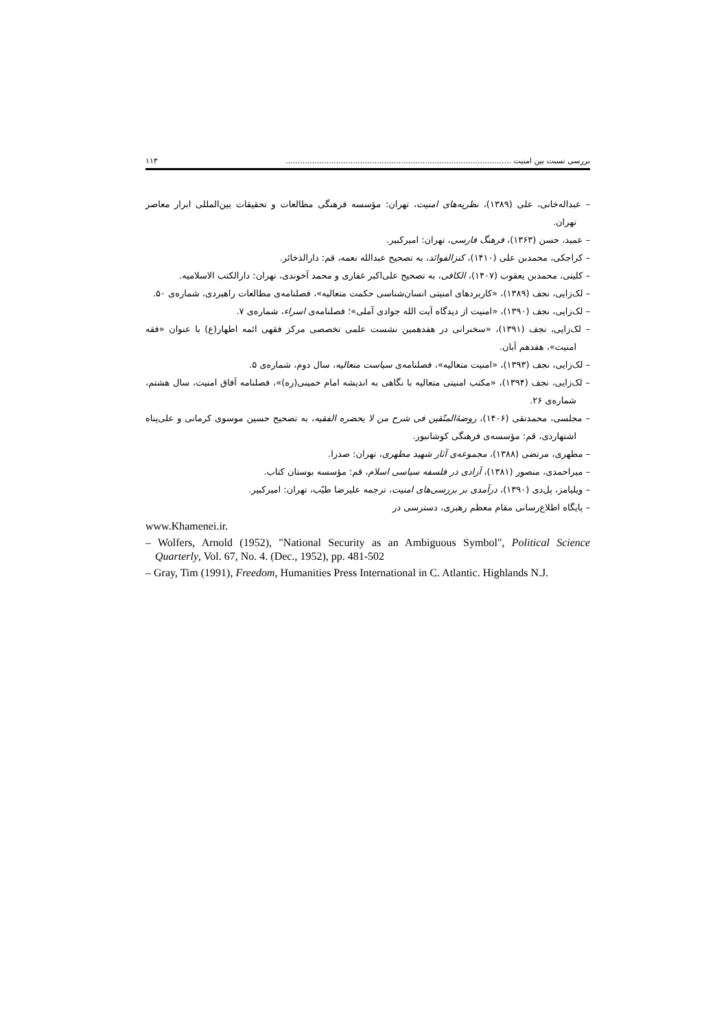بررسی نسبت بین امنیت .............................................................................................. ۱۱۳
– عبداله‌خانی، علی (۱۳۸۹)، نظریه‌های امنیت، تهران: مؤسسه فرهنگی مطالعات و تحقیقات بین‌المللی ابرار معاصر تهران.
– عمید، حسن (۱۳۶۳)، فرهنگ فارسی، تهران: امیرکبیر.
– کراجکی، محمدبن علی (۱۴۱۰)، کنزالفوائد، به تصحیح عبدالله نعمه، قم: دارالذخائر.
– کلینی، محمدبن یعقوب (۱۴۰۷)، الکافی، به تصحیح علی‌اکبر غفاری و محمد آخوندی، تهران: دارالکتب الاسلامیه.
– لک‌زایی، نجف (۱۳۸۹)، «کاربردهای امنیتی انسان‌شناسی حکمت متعالیه»، فصلنامه‌ی مطالعات راهبردی، شماره‌ی ۵۰.
– لک‌زایی، نجف (۱۳۹۰)، «امنیت از دیدگاه آیت الله جوادی آملی»؛ فصلنامه‌ی اسراء، شماره‌ی ۷.
– لک‌زایی، نجف (۱۳۹۱)، «سخنرانی در هفدهمین نشست علمی تخصصی مرکز فقهی ائمه اطهار(ع) با عنوان «فقه امنیت»، هفدهم آبان.
– لک‌زایی، نجف (۱۳۹۳)، «امنیت متعالیه»، فصلنامه‌ی سیاست متعالیه، سال دوم، شماره‌ی ۵.
– لک‌زایی، نجف (۱۳۹۴)، «مکتب امنیتی متعالیه با نگاهی به اندیشه امام خمینی(ره)»، فصلنامه آفاق امنیت، سال هشتم، شماره‌ی ۲۶.
– مجلسی، محمدتقی (۱۴۰۶)، روضهٔ‌المتّقین فی شرح من لا یحضره الفقیه، به تصحیح حسین موسوی کرمانی و علی‌پناه اشتهاردی، قم: مؤسسه‌ی فرهنگی کوشانبور.
– مطهری، مرتضی (۱۳۸۸)، مجموعه‌ی آثار شهید مطهری، تهران: صدرا.
– میراحمدی، منصور (۱۳۸۱)، آزادی در فلسفه سیاسی اسلام، قم: مؤسسه بوستان کتاب.
– ویلیامز، پل‌دی (۱۳۹۰)، درآمدی بر بررسی‌های امنیت، ترجمه علیرضا طیّب، تهران: امیرکبیر.
– پایگاه اطلاع‌رسانی مقام معظم رهبری، دسترسی در
www.Khamenei.ir.
– Wolfers, Arnold (1952), "National Security as an Ambiguous Symbol", Political Science Quarterly, Vol. 67, No. 4. (Dec., 1952), pp. 481-502
– Gray, Tim (1991), Freedom, Humanities Press International in C. Atlantic. Highlands N.J.